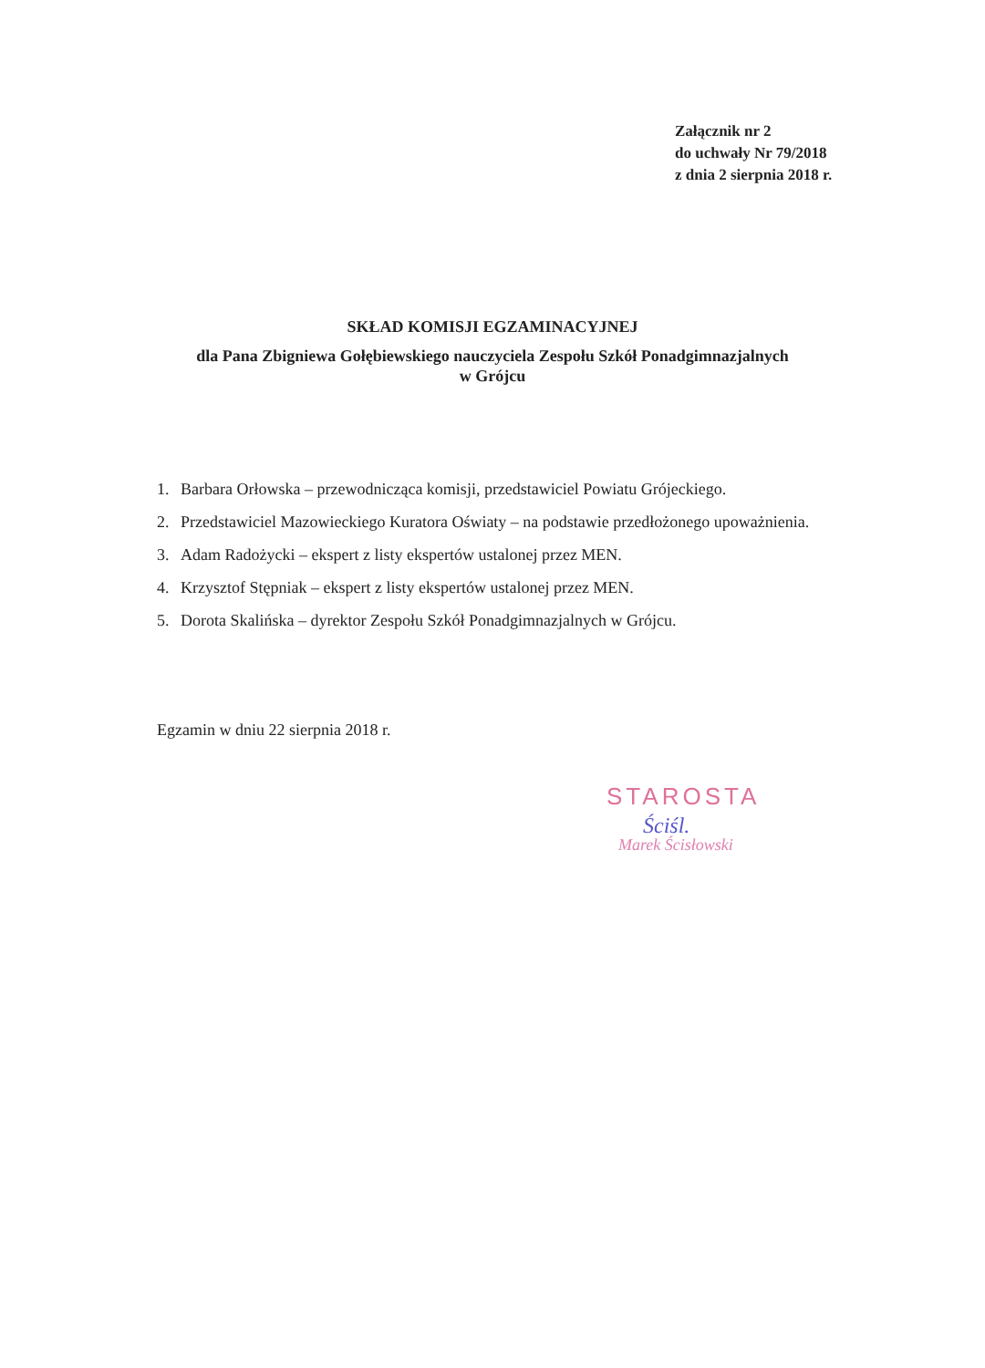Załącznik nr 2
do uchwały Nr 79/2018
z dnia 2 sierpnia 2018 r.
SKŁAD KOMISJI EGZAMINACYJNEJ
dla Pana Zbigniewa Gołębiewskiego nauczyciela Zespołu Szkół Ponadgimnazjalnych
w Grójcu
1. Barbara Orłowska – przewodnicząca komisji, przedstawiciel Powiatu Grójeckiego.
2. Przedstawiciel Mazowieckiego Kuratora Oświaty – na podstawie przedłożonego upoważnienia.
3. Adam Radożycki – ekspert z listy ekspertów ustalonej przez MEN.
4. Krzysztof Stępniak – ekspert z listy ekspertów ustalonej przez MEN.
5. Dorota Skalińska – dyrektor Zespołu Szkół Ponadgimnazjalnych w Grójcu.
Egzamin w dniu 22 sierpnia 2018 r.
STAROSTA
Ściśl.
Marek Ścisłowski